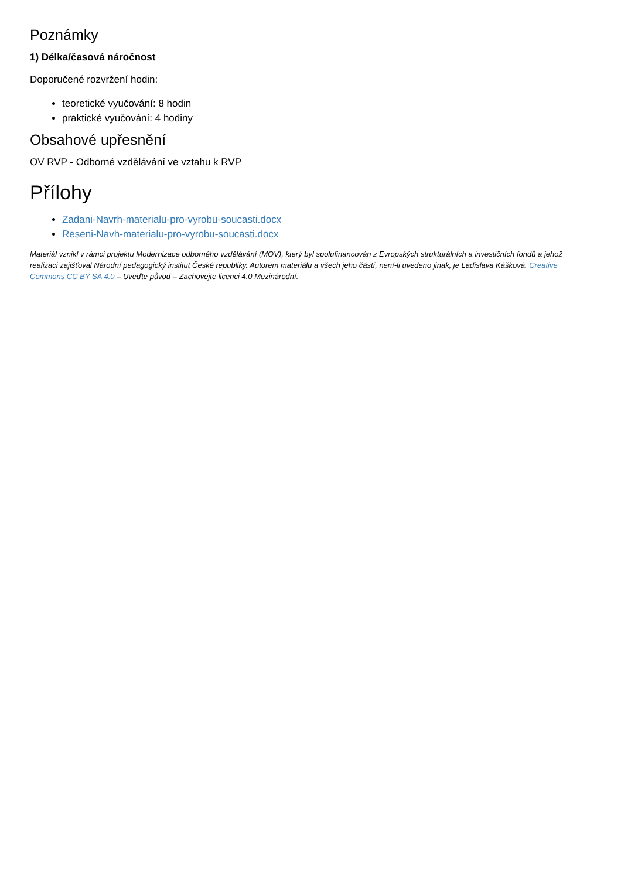Poznámky
1) Délka/časová náročnost
Doporučené rozvržení hodin:
teoretické vyučování: 8 hodin
praktické vyučování: 4 hodiny
Obsahové upřesnění
OV RVP - Odborné vzdělávání ve vztahu k RVP
Přílohy
Zadani-Navrh-materialu-pro-vyrobu-soucasti.docx
Reseni-Navh-materialu-pro-vyrobu-soucasti.docx
Materiál vznikl v rámci projektu Modernizace odborného vzdělávání (MOV), který byl spolufinancován z Evropských strukturálních a investičních fondů a jehož realizaci zajišťoval Národní pedagogický institut České republiky. Autorem materiálu a všech jeho částí, není-li uvedeno jinak, je Ladislava Kášková. Creative Commons CC BY SA 4.0 – Uveďte původ – Zachovejte licenci 4.0 Mezinárodní.